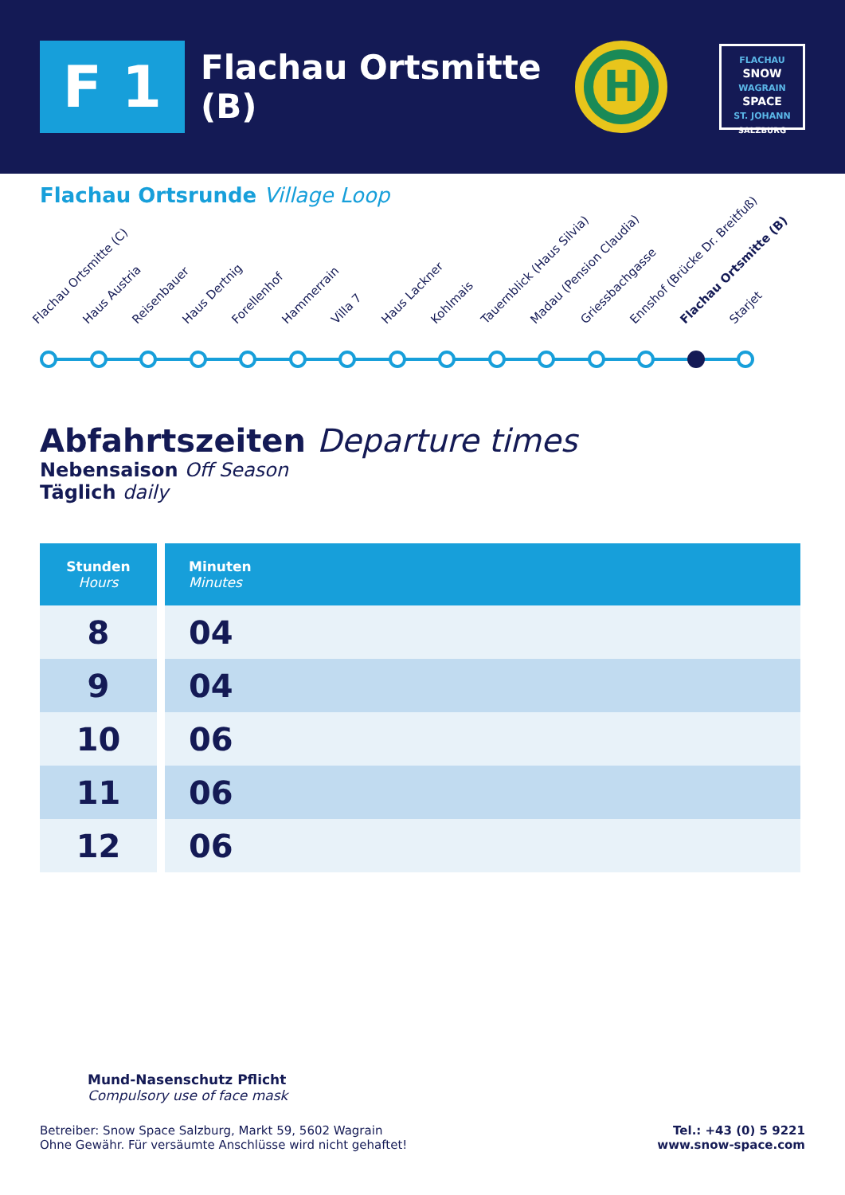F 1
Flachau Ortsmitte (B)
H
FLACHAU
SNOW
WAGRAIN
SPACE
ST. JOHANN
SALZBURG
Flachau Ortsrunde Village Loop
Flachau Ortsmitte (C) Haus Austria Reisenbauer Haus Dertnig Forellenhof Hammerrain Villa 7 Haus Lackner Kohlmais Tauernblick (Haus Silvia) Madau (Pension Claudia) Griessbachgasse Ennshof (Brücke Dr. Breitfuß) Flachau Ortsmitte (B) Starjet
Abfahrtszeiten Departure times
Nebensaison Off Season
Täglich daily
| Stunden Hours | Minuten Minutes |
| --- | --- |
| 8 | 04 |
| 9 | 04 |
| 10 | 06 |
| 11 | 06 |
| 12 | 06 |
Mund-Nasenschutz Pflicht
Compulsory use of face mask
Betreiber: Snow Space Salzburg, Markt 59, 5602 Wagrain
Ohne Gewähr. Für versäumte Anschlüsse wird nicht gehaftet!
Tel.: +43 (0) 5 9221
www.snow-space.com